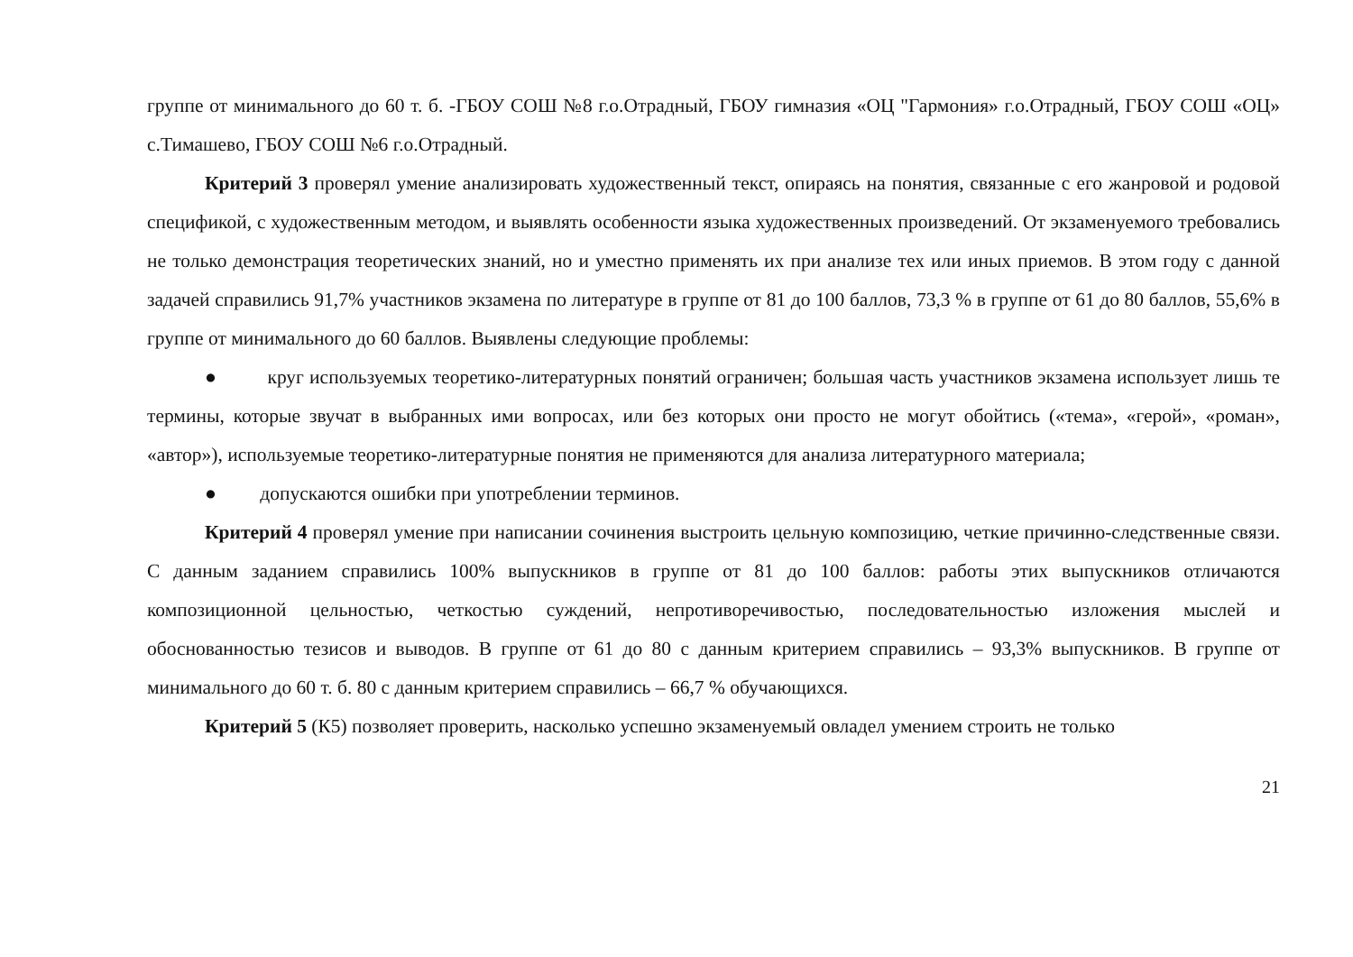группе от минимального до 60 т. б. -ГБОУ СОШ №8 г.о.Отрадный, ГБОУ гимназия «ОЦ "Гармония» г.о.Отрадный, ГБОУ СОШ «ОЦ» с.Тимашево, ГБОУ СОШ №6 г.о.Отрадный.
Критерий 3 проверял умение анализировать художественный текст, опираясь на понятия, связанные с его жанровой и родовой спецификой, с художественным методом, и выявлять особенности языка художественных произведений. От экзаменуемого требовались не только демонстрация теоретических знаний, но и уместно применять их при анализе тех или иных приемов. В этом году с данной задачей справились 91,7% участников экзамена по литературе в группе от 81 до 100 баллов, 73,3 % в группе от 61 до 80 баллов, 55,6% в группе от минимального до 60 баллов. Выявлены следующие проблемы:
● круг используемых теоретико-литературных понятий ограничен; большая часть участников экзамена использует лишь те термины, которые звучат в выбранных ими вопросах, или без которых они просто не могут обойтись («тема», «герой», «роман», «автор»), используемые теоретико-литературные понятия не применяются для анализа литературного материала;
● допускаются ошибки при употреблении терминов.
Критерий 4 проверял умение при написании сочинения выстроить цельную композицию, четкие причинно-следственные связи. С данным заданием справились 100% выпускников в группе от 81 до 100 баллов: работы этих выпускников отличаются композиционной цельностью, четкостью суждений, непротиворечивостью, последовательностью изложения мыслей и обоснованностью тезисов и выводов. В группе от 61 до 80 с данным критерием справились – 93,3% выпускников. В группе от минимального до 60 т. б. 80 с данным критерием справились – 66,7 % обучающихся.
Критерий 5 (К5) позволяет проверить, насколько успешно экзаменуемый овладел умением строить не только
21